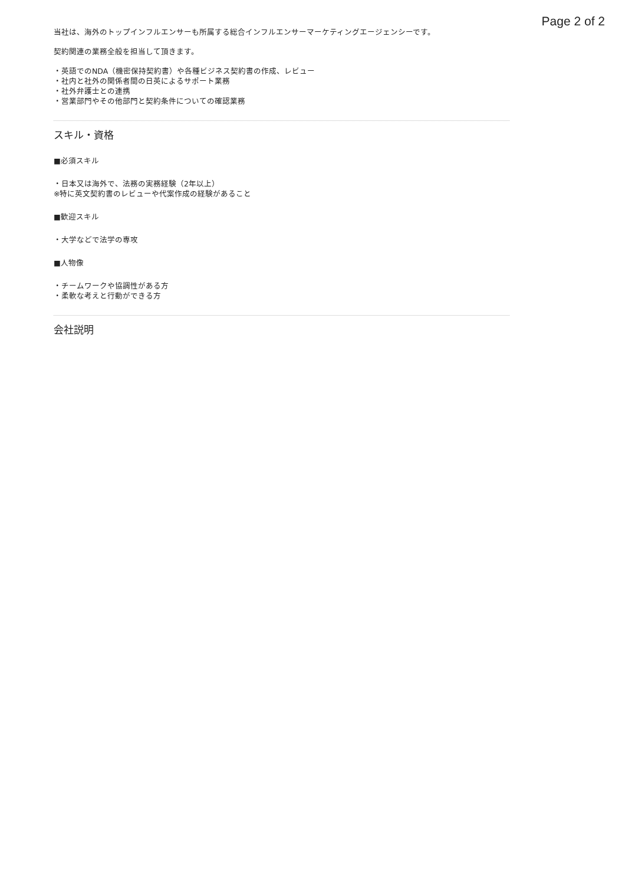Page 2 of 2
当社は、海外のトップインフルエンサーも所属する総合インフルエンサーマーケティングエージェンシーです。
契約関連の業務全般を担当して頂きます。
・英語でのNDA（機密保持契約書）や各種ビジネス契約書の作成、レビュー
・社内と社外の関係者間の日英によるサポート業務
・社外弁護士との連携
・営業部門やその他部門と契約条件についての確認業務
スキル・資格
■必須スキル
・日本又は海外で、法務の実務経験（2年以上）
※特に英文契約書のレビューや代案作成の経験があること
■歓迎スキル
・大学などで法学の専攻
■人物像
・チームワークや協調性がある方
・柔軟な考えと行動ができる方
会社説明